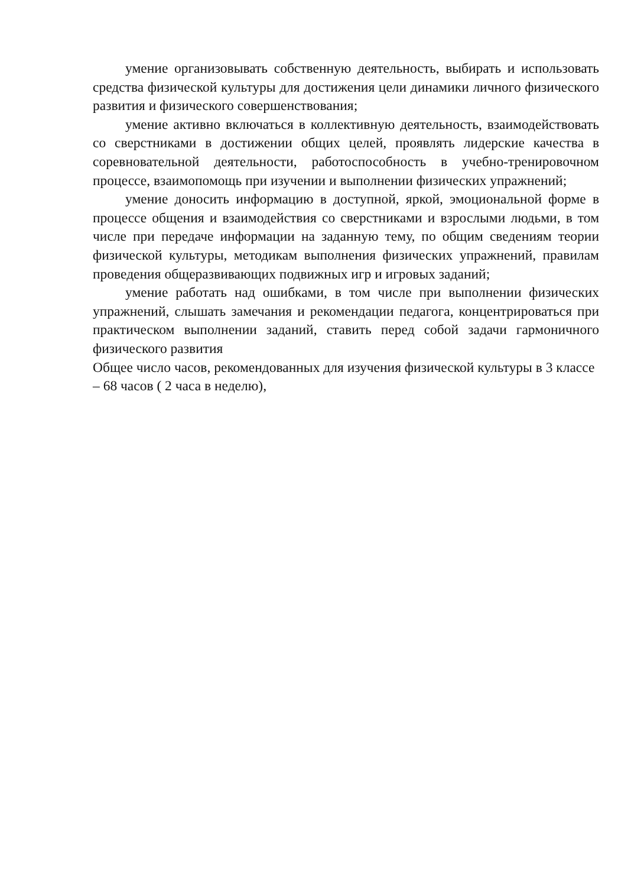умение организовывать собственную деятельность, выбирать и использовать средства физической культуры для достижения цели динамики личного физического развития и физического совершенствования;
умение активно включаться в коллективную деятельность, взаимодействовать со сверстниками в достижении общих целей, проявлять лидерские качества в соревновательной деятельности, работоспособность в учебно-тренировочном процессе, взаимопомощь при изучении и выполнении физических упражнений;
умение доносить информацию в доступной, яркой, эмоциональной форме в процессе общения и взаимодействия со сверстниками и взрослыми людьми, в том числе при передаче информации на заданную тему, по общим сведениям теории физической культуры, методикам выполнения физических упражнений, правилам проведения общеразвивающих подвижных игр и игровых заданий;
умение работать над ошибками, в том числе при выполнении физических упражнений, слышать замечания и рекомендации педагога, концентрироваться при практическом выполнении заданий, ставить перед собой задачи гармоничного физического развития
Общее число часов, рекомендованных для изучения физической культуры в 3 классе – 68 часов ( 2 часа в неделю),